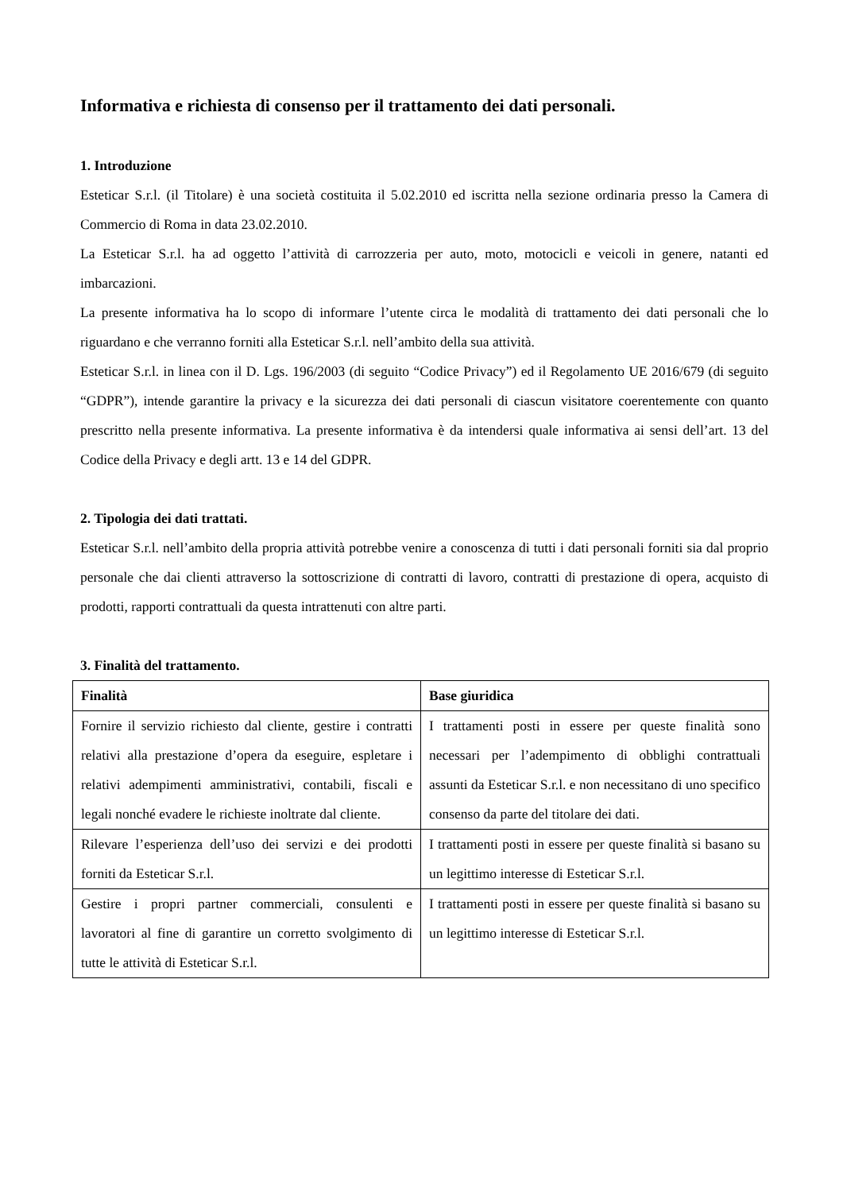Informativa e richiesta di consenso per il trattamento dei dati personali.
1. Introduzione
Esteticar S.r.l. (il Titolare) è una società costituita il 5.02.2010 ed iscritta nella sezione ordinaria presso la Camera di Commercio di Roma in data 23.02.2010.
La Esteticar S.r.l. ha ad oggetto l’attività di carrozzeria per auto, moto, motocicli e veicoli in genere, natanti ed imbarcazioni.
La presente informativa ha lo scopo di informare l’utente circa le modalità di trattamento dei dati personali che lo riguardano e che verranno forniti alla Esteticar S.r.l. nell’ambito della sua attività.
Esteticar S.r.l. in linea con il D. Lgs. 196/2003 (di seguito “Codice Privacy”) ed il Regolamento UE 2016/679 (di seguito “GDPR”), intende garantire la privacy e la sicurezza dei dati personali di ciascun visitatore coerentemente con quanto prescritto nella presente informativa. La presente informativa è da intendersi quale informativa ai sensi dell’art. 13 del Codice della Privacy e degli artt. 13 e 14 del GDPR.
2. Tipologia dei dati trattati.
Esteticar S.r.l. nell’ambito della propria attività potrebbe venire a conoscenza di tutti i dati personali forniti sia dal proprio personale che dai clienti attraverso la sottoscrizione di contratti di lavoro, contratti di prestazione di opera, acquisto di prodotti, rapporti contrattuali da questa intrattenuti con altre parti.
3. Finalità del trattamento.
| Finalità | Base giuridica |
| --- | --- |
| Fornire il servizio richiesto dal cliente, gestire i contratti relativi alla prestazione d’opera da eseguire, espletare i relativi adempimenti amministrativi, contabili, fiscali e legali nonché evadere le richieste inoltrate dal cliente. | I trattamenti posti in essere per queste finalità sono necessari per l’adempimento di obblighi contrattuali assunti da Esteticar S.r.l. e non necessitano di uno specifico consenso da parte del titolare dei dati. |
| Rilevare l’esperienza dell’uso dei servizi e dei prodotti forniti da Esteticar S.r.l. | I trattamenti posti in essere per queste finalità si basano su un legittimo interesse di Esteticar S.r.l. |
| Gestire i propri partner commerciali, consulenti e lavoratori al fine di garantire un corretto svolgimento di tutte le attività di Esteticar S.r.l. | I trattamenti posti in essere per queste finalità si basano su un legittimo interesse di Esteticar S.r.l. |